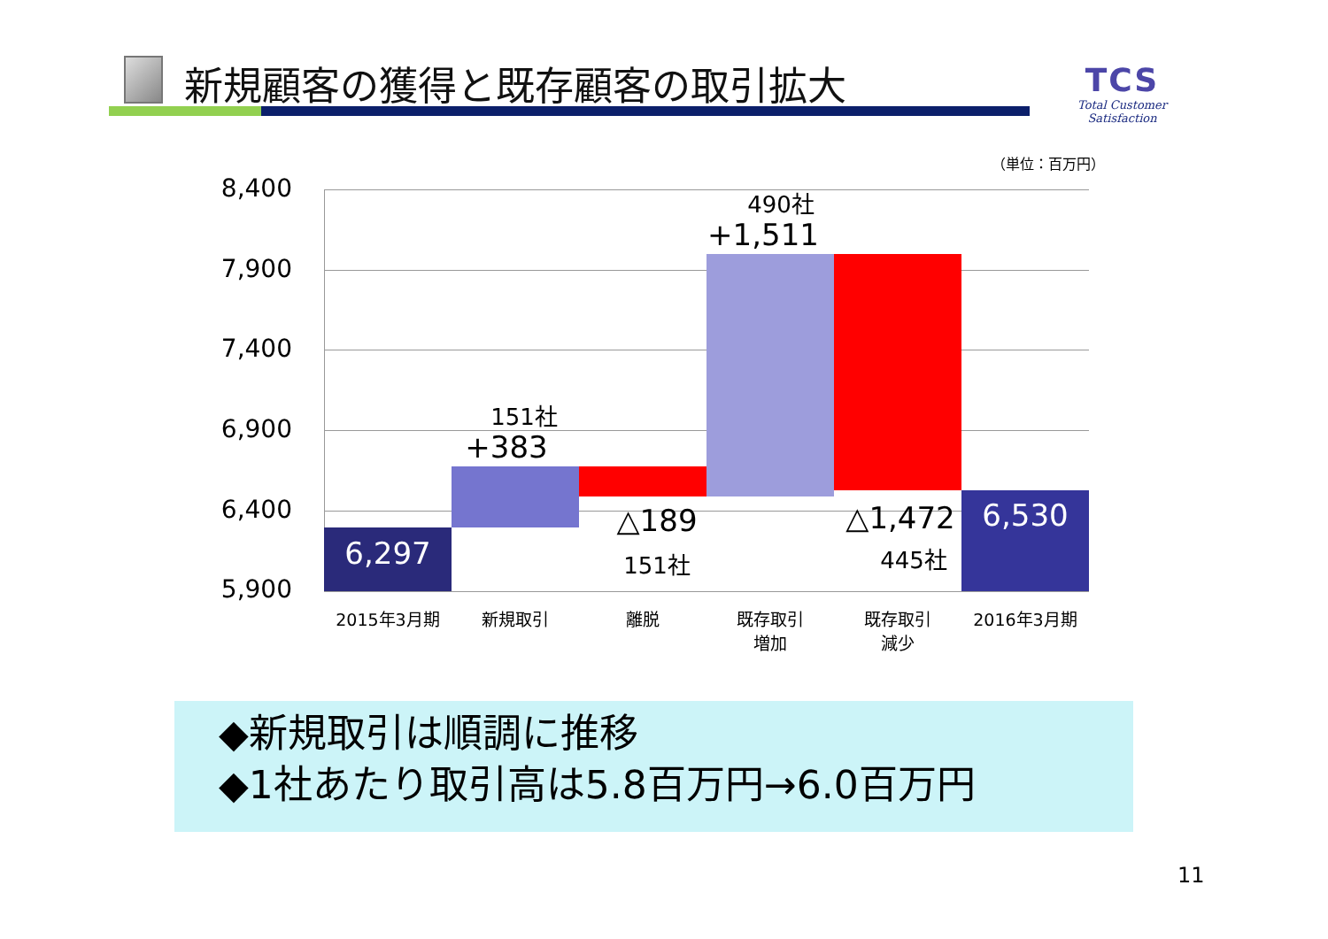新規顧客の獲得と既存顧客の取引拡大
TCS
Total Customer Satisfaction
（単位：百万円）
8,400
7,900
7,400
6,900
6,400
5,900
6,297
151社
+383
△189
151社
490社
+1,511
△1,472
445社
6,530
2015年3月期 新規取引 離脱
既存取引
増加
既存取引
減少
2016年3月期
◆新規取引は順調に推移
◆1社あたり取引高は5.8百万円→6.0百万円
11